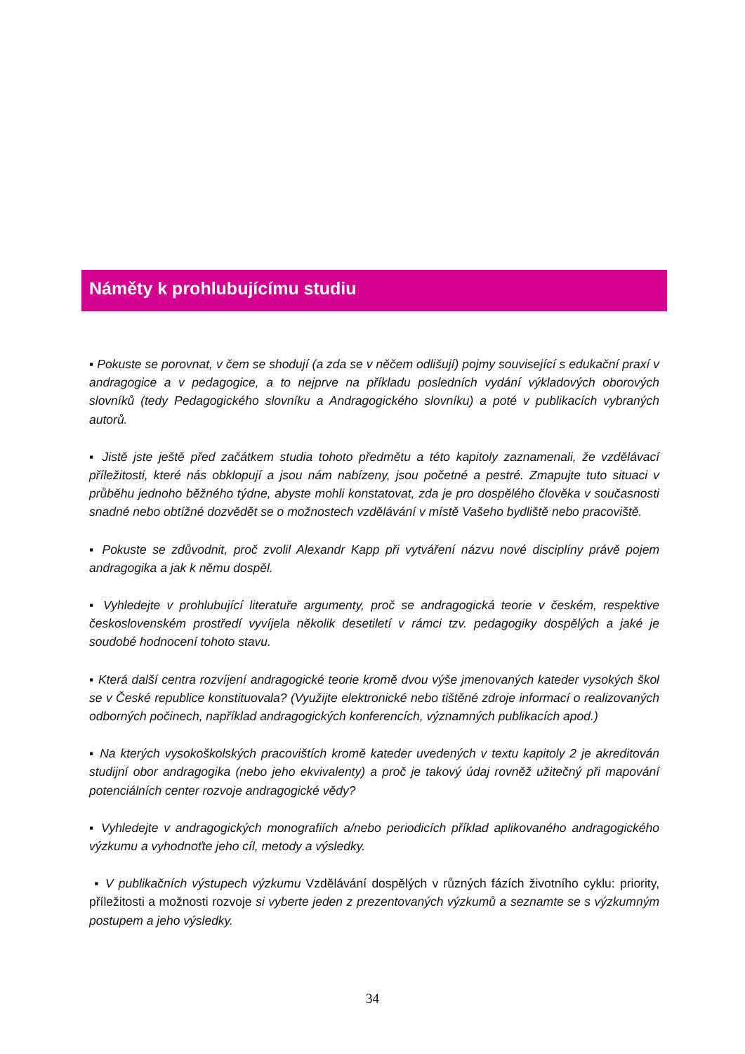Náměty k prohlubujícímu studiu
▪ Pokuste se porovnat, v čem se shodují (a zda se v něčem odlišují) pojmy související s edukační praxí v andragogice a v pedagogice, a to nejprve na příkladu posledních vydání výkladových oborových slovníků (tedy Pedagogického slovníku a Andragogického slovníku) a poté v publikacích vybraných autorů.
▪ Jistě jste ještě před začátkem studia tohoto předmětu a této kapitoly zaznamenali, že vzdělávací příležitosti, které nás obklopují a jsou nám nabízeny, jsou početné a pestré. Zmapujte tuto situaci v průběhu jednoho běžného týdne, abyste mohli konstatovat, zda je pro dospělého člověka v současnosti snadné nebo obtížné dozvědět se o možnostech vzdělávání v místě Vašeho bydliště nebo pracoviště.
▪ Pokuste se zdůvodnit, proč zvolil Alexandr Kapp při vytváření názvu nové disciplíny právě pojem andragogika a jak k němu dospěl.
▪ Vyhledejte v prohlubující literatuře argumenty, proč se andragogická teorie v českém, respektive československém prostředí vyvíjela několik desetiletí v rámci tzv. pedagogiky dospělých a jaké je soudobé hodnocení tohoto stavu.
▪ Která další centra rozvíjení andragogické teorie kromě dvou výše jmenovaných kateder vysokých škol se v České republice konstituovala? (Využijte elektronické nebo tištěné zdroje informací o realizovaných odborných počinech, například andragogických konferencích, významných publikacích apod.)
▪ Na kterých vysokoškolských pracovištích kromě kateder uvedených v textu kapitoly 2 je akreditován studijní obor andragogika (nebo jeho ekvivalenty) a proč je takový údaj rovněž užitečný při mapování potenciálních center rozvoje andragogické vědy?
▪ Vyhledejte v andragogických monografiích a/nebo periodicích příklad aplikovaného andragogického výzkumu a vyhodnoťte jeho cíl, metody a výsledky.
▪ V publikačních výstupech výzkumu Vzdělávání dospělých v různých fázích životního cyklu: priority, příležitosti a možnosti rozvoje si vyberte jeden z prezentovaných výzkumů a seznamte se s výzkumným postupem a jeho výsledky.
34